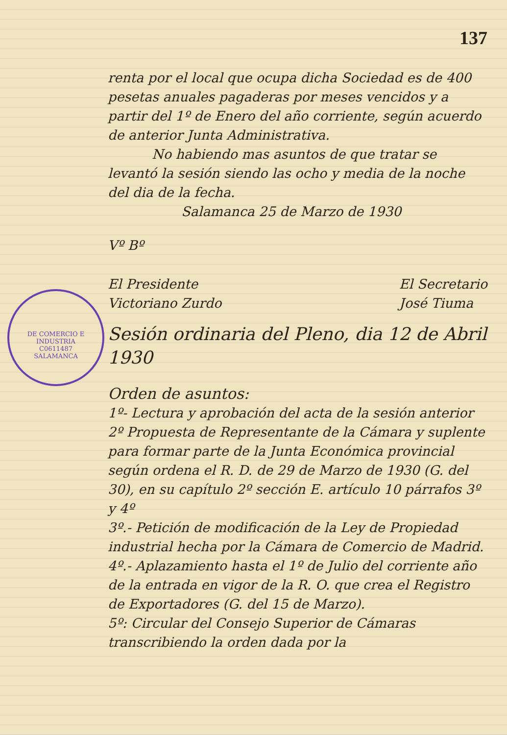137
renta por el local que ocupa dicha Sociedad es de 400 pesetas anuales pagaderas por meses vencidos y a partir del 1º de Enero del año corriente, según acuerdo de anterior Junta Administrativa.
No habiendo mas asuntos de que tratar se levantó la sesión siendo las ocho y media de la noche del dia de la fecha.
Salamanca 25 de Marzo de 1930
Vº Bº
El Presidente
Victoriano Zurdo
El Secretario
José Tiuma
Sesión ordinaria del Pleno, dia 12 de Abril 1930
Orden de asuntos:
1º- Lectura y aprobación del acta de la sesión anterior
2º Propuesta de Representante de la Cámara y suplente para formar parte de la Junta Económica provincial según ordena el R. D. de 29 de Marzo de 1930 (G. del 30), en su capítulo 2º sección E. artículo 10 párrafos 3º y 4º
3º.- Petición de modificación de la Ley de Propiedad industrial hecha por la Cámara de Comercio de Madrid.
4º.- Aplazamiento hasta el 1º de Julio del corriente año de la entrada en vigor de la R. O. que crea el Registro de Exportadores (G. del 15 de Marzo).
5º: Circular del Consejo Superior de Cámaras transcribiendo la orden dada por la
DE COMERCIO E INDUSTRIA
C0611487
SALAMANCA